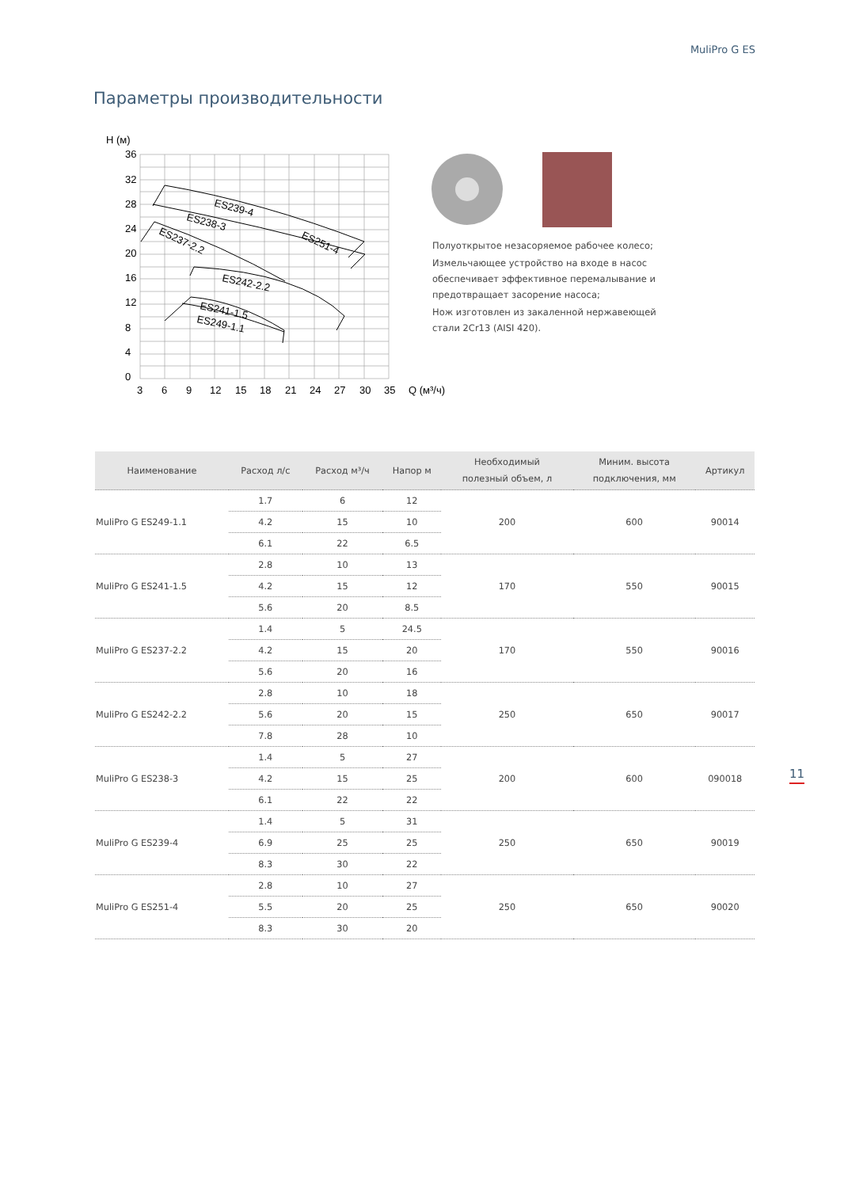MuliPro G ES
Параметры производительности
H (м)
36
32
28
24
20
16
12
8
4
0
3
6
9
12
15
18
21
24
27
30
35
Q (м³/ч)
ES239-4
ES238-3
ES237-2.2
ES251-4
ES242-2.2
ES241-1.5
ES249-1.1
Полуоткрытое незасоряемое рабочее колесо;
Измельчающее устройство на входе в насос обеспечивает эффективное перемалывание и предотвращает засорение насоса;
Нож изготовлен из закаленной нержавеющей стали 2Cr13 (AISI 420).
| Наименование | Расход л/с | Расход м³/ч | Напор м | Необходимый полезный объем, л | Миним. высота подключения, мм | Артикул |
| --- | --- | --- | --- | --- | --- | --- |
| MuliPro G ES249-1.1 | 1.7 | 6 | 12 | 200 | 600 | 90014 |
| | 4.2 | 15 | 10 | | | |
| | 6.1 | 22 | 6.5 | | | |
| MuliPro G ES241-1.5 | 2.8 | 10 | 13 | 170 | 550 | 90015 |
| | 4.2 | 15 | 12 | | | |
| | 5.6 | 20 | 8.5 | | | |
| MuliPro G ES237-2.2 | 1.4 | 5 | 24.5 | 170 | 550 | 90016 |
| | 4.2 | 15 | 20 | | | |
| | 5.6 | 20 | 16 | | | |
| MuliPro G ES242-2.2 | 2.8 | 10 | 18 | 250 | 650 | 90017 |
| | 5.6 | 20 | 15 | | | |
| | 7.8 | 28 | 10 | | | |
| MuliPro G ES238-3 | 1.4 | 5 | 27 | 200 | 600 | 090018 |
| | 4.2 | 15 | 25 | | | |
| | 6.1 | 22 | 22 | | | |
| MuliPro G ES239-4 | 1.4 | 5 | 31 | 250 | 650 | 90019 |
| | 6.9 | 25 | 25 | | | |
| | 8.3 | 30 | 22 | | | |
| MuliPro G ES251-4 | 2.8 | 10 | 27 | 250 | 650 | 90020 |
| | 5.5 | 20 | 25 | | | |
| | 8.3 | 30 | 20 | | | |
11